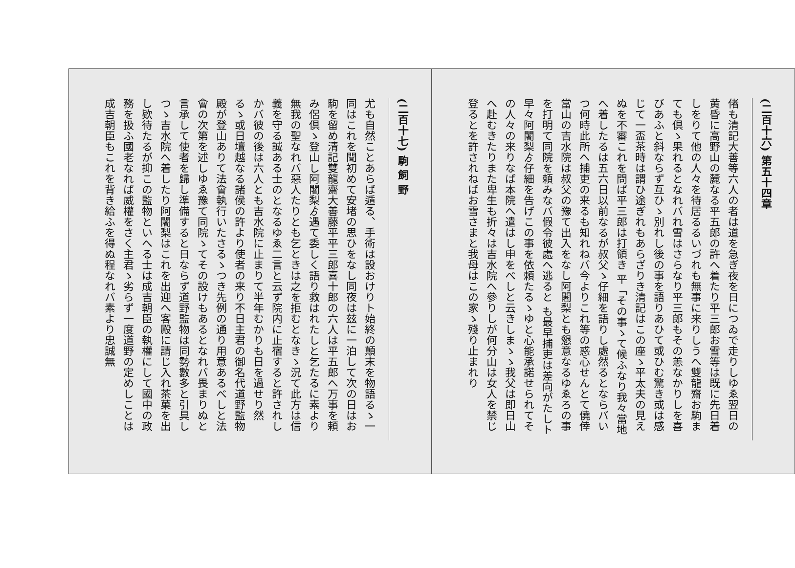(二百十七) 駒 飼 野
尤も自然ことあらば遁る、手術は設おけりト始終の顛末を物語るゝ一同はこれを聞初めて安堵の思ひをなし同夜は玆に一泊して次の日はお駒を留め清記雙龍齋大善藤平平三郎喜十郎の六人は平五郎へ万事を頼み侶倶ゝ登山し阿闍梨ゟ遇て委しく語り救はれたしと乞たるに素より無我の聖なれバ惡人たりとも乞ときは之を拒むとなきゝ況て此方は信義を守る誠ある士のとなるゆゑ二言と云ず院内に止宿すると許されしかバ彼の後は六人とも吉水院に止まりて半年むかりも日を過せり然るゝ或日壇越なる諸侯の許より使者の来り不日主君の御名代道野監物殿が登山ありて法會執行いたさるゝつき先例の通り用意あるべしと法會の次第を述しゆゑ豫て同院ゝてその設けもあるとなれバ畏まりぬと言承して使者を歸し準備すると日ならず道野監物は同勢數多と引具しつゝ吉水院へ着したり阿闍梨はこれを出迎へ客殿に請じ入れ茶菓を出し欵待たるが抑この監物といへる士は成吉朝臣の執權にして國中の政務を扱ふ國老なれば威權をさく主君ゝ劣らず一度道野の定めしことは成吉朝臣もこれを背き給ふを得ぬ程なれバ素より忠誠無
(二百十六) 第五十四章
偖も清記大善等六人の者は道を急ぎ夜を日につゐで走りしゆゑ翌日の黄昏に高野山の麓なる平五郎の許へ着たり平三郎お雪等は既に先日着しをりて他の人々を待居るるいづれも無事に来りしうへ雙龍齋お駒まても倶ゝ果れるとなれバれ雪はさらなり平三郎もその恙なかりしを喜びあふと斜ならず互ひゝ別れし後の事を語りあひて或ひむ驚き或は感じて一盃茶時は謂ひ途ぎれもあらざりき清記はこの座ゝ平太夫の見えぬを不審これを問ば平三郎は打領き 平「その事ゝて候ふなり我々當地へ着したるは五六日以前なるが叔父ゝ仔細を語りし處然るとならバいつ何時此所へ捕吏の来るも知れねバ今よりこれ等の惑心せんとて僥倖當山の吉水院は叔父の豫て出入をなし阿闍梨とも懇意なるゆゑろの事を打明て同院を頼みなバ假令彼處へ逃ると も最早捕吏は差向がたしト早々阿闍梨ゟ仔細を告げこの事を依頼たるゝゆと心能承諾せられてその人々の来りなば本院へ遣はし申をべしと云きしまゝゝ我父は即日山へ赴むきたりまた卑生も折々は吉水院へ參りしが何分山は女人を禁じ登るとを許されねばお雪さまと我母はこの家ゝ殘り止まれり